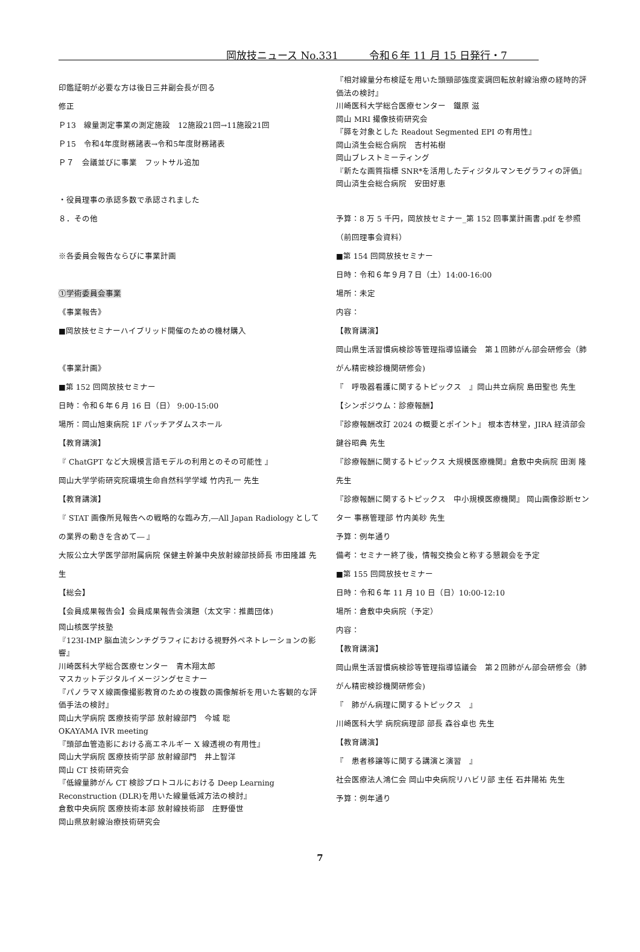岡放技ニュース No.331　　　令和６年 11 月 15 日発行・7
印鑑証明が必要な方は後日三井副会長が回る
修正
Ｐ13　線量測定事業の測定施設　12施設21回→11施設21回
Ｐ15　令和4年度財務諸表→令和5年度財務諸表
Ｐ７　会議並びに事業　フットサル追加
・役員理事の承認多数で承認されました
８．その他
※各委員会報告ならびに事業計画
①学術委員会事業
《事業報告》
■岡放技セミナーハイブリッド開催のための機材購入
《事業計画》
■第 152 回岡放技セミナー
日時：令和６年６月 16 日（日） 9:00-15:00
場所：岡山旭東病院 1F パッチアダムスホール
【教育講演】
『 ChatGPT など大規模言語モデルの利用とのその可能性 』
岡山大学学術研究院環境生命自然科学学域 竹内孔一 先生
【教育講演】
『 STAT 画像所見報告への戦略的な臨み方,―All Japan Radiology としての業界の動きを含めて― 』
大阪公立大学医学部附属病院 保健主幹兼中央放射線部技師長 市田隆雄 先生
【総会】
【会員成果報告会】会員成果報告会演題（太文字：推薦団体)
岡山核医学技塾
『123I-IMP 脳血流シンチグラフィにおける視野外ペネトレーションの影響』
川崎医科大学総合医療センター　青木翔太郎
マスカットデジタルイメージングセミナー
『パノラマＸ線画像撮影教育のための複数の画像解析を用いた客観的な評価手法の検討』
岡山大学病院 医療技術学部 放射線部門　今城 聡
OKAYAMA IVR meeting
『頭部血管造影における高エネルギー X 線透視の有用性』
岡山大学病院 医療技術学部 放射線部門　井上智洋
岡山 CT 技術研究会
『低線量肺がん CT 検診プロトコルにおける Deep Learning Reconstruction (DLR)を用いた線量低減方法の検討』
倉敷中央病院 医療技術本部 放射線技術部　庄野優世
岡山県放射線治療技術研究会
『相対線量分布検証を用いた頭頸部強度変調回転放射線治療の経時的評価法の検討』
川崎医科大学総合医療センター　鐵原 滋
岡山 MRI 撮像技術研究会
『膵を対象とした Readout Segmented EPI の有用性』
岡山済生会総合病院　吉村祐樹
岡山ブレストミーティング
『新たな画質指標 SNR*を活用したディジタルマンモグラフィの評価』
岡山済生会総合病院　安田好恵
予算：8 万 5 千円，岡放技セミナー_第 152 回事業計画書.pdf を参照（前回理事会資料）
■第 154 回岡放技セミナー
日時：令和６年９月７日（土）14:00-16:00
場所：未定
内容：
【教育講演】
岡山県生活習慣病検診等管理指導協議会　第１回肺がん部会研修会（肺がん精密検診機関研修会)
『　呼吸器看護に関するトピックス　』岡山共立病院 島田聖也 先生
【シンポジウム：診療報酬】
『診療報酬改訂 2024 の概要とポイント』 根本杏林堂，JIRA 経済部会 鍵谷昭典 先生
『診療報酬に関するトピックス 大規模医療機関』倉敷中央病院 田渕 隆 先生
『診療報酬に関するトピックス　中小規模医療機関』 岡山画像診断センター 事務管理部 竹内美砂 先生
予算：例年通り
備考：セミナー終了後，情報交換会と称する懇親会を予定
■第 155 回岡放技セミナー
日時：令和６年 11 月 10 日（日）10:00-12:10
場所：倉敷中央病院（予定）
内容：
【教育講演】
岡山県生活習慣病検診等管理指導協議会　第２回肺がん部会研修会（肺がん精密検診機関研修会)
『　肺がん病理に関するトピックス　』
川崎医科大学 病院病理部 部長 森谷卓也 先生
【教育講演】
『　患者移譲等に関する講演と演習　』
社会医療法人鴻仁会 岡山中央病院リハビリ部 主任 石井陽祐 先生
予算：例年通り
7